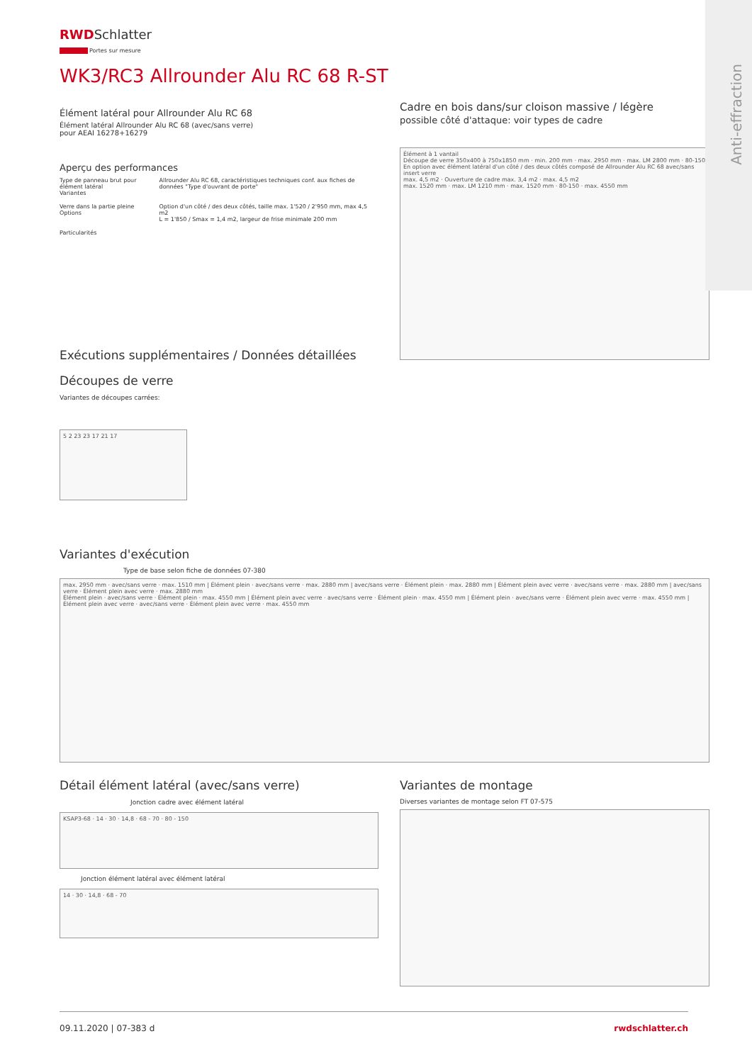Anti-effraction
RWDSchlatter
Portes sur mesure
WK3/RC3 Allrounder Alu RC 68 R-ST
Élément latéral pour Allrounder Alu RC 68
Élément latéral Allrounder Alu RC 68 (avec/sans verre)
pour AEAI 16278+16279
Aperçu des performances
| Type de panneau brut pour élément latéral Variantes | Allrounder Alu RC 68, caractéristiques techniques conf. aux fiches de données "Type d'ouvrant de porte" |
| Verre dans la partie pleine Options | Option d'un côté / des deux côtés, taille max. 1'520 / 2'950 mm, max 4,5 m2 L = 1'850 / Smax = 1,4 m2, largeur de frise minimale 200 mm |
| Particularités | |
Exécutions supplémentaires / Données détaillées
Découpes de verre
Variantes de découpes carrées:
5 2 23 23 17 21 17
Cadre en bois dans/sur cloison massive / légère
possible côté d'attaque: voir types de cadre
Élément à 1 vantail
Découpe de verre 350x400 à 750x1850 mm · min. 200 mm · max. 2950 mm · max. LM 2800 mm · 80-150
En option avec élément latéral d'un côté / des deux côtés composé de Allrounder Alu RC 68 avec/sans insert verre
max. 4,5 m2 · Ouverture de cadre max. 3,4 m2 · max. 4,5 m2
max. 1520 mm · max. LM 1210 mm · max. 1520 mm · 80-150 · max. 4550 mm
Variantes d'exécution
Type de base selon fiche de données 07-380
max. 2950 mm · avec/sans verre · max. 1510 mm | Élément plein · avec/sans verre · max. 2880 mm | avec/sans verre · Élément plein · max. 2880 mm | Élément plein avec verre · avec/sans verre · max. 2880 mm | avec/sans verre · Élément plein avec verre · max. 2880 mm
Élément plein · avec/sans verre · Élément plein · max. 4550 mm | Élément plein avec verre · avec/sans verre · Élément plein · max. 4550 mm | Élément plein · avec/sans verre · Élément plein avec verre · max. 4550 mm | Élément plein avec verre · avec/sans verre · Élément plein avec verre · max. 4550 mm
Détail élément latéral (avec/sans verre)
Jonction cadre avec élément latéral
KSAP3-68 · 14 · 30 · 14,8 · 68 - 70 · 80 - 150
Jonction élément latéral avec élément latéral
14 · 30 · 14,8 · 68 - 70
Variantes de montage
Diverses variantes de montage selon FT 07-575
09.11.2020 | 07-383 d rwdschlatter.ch